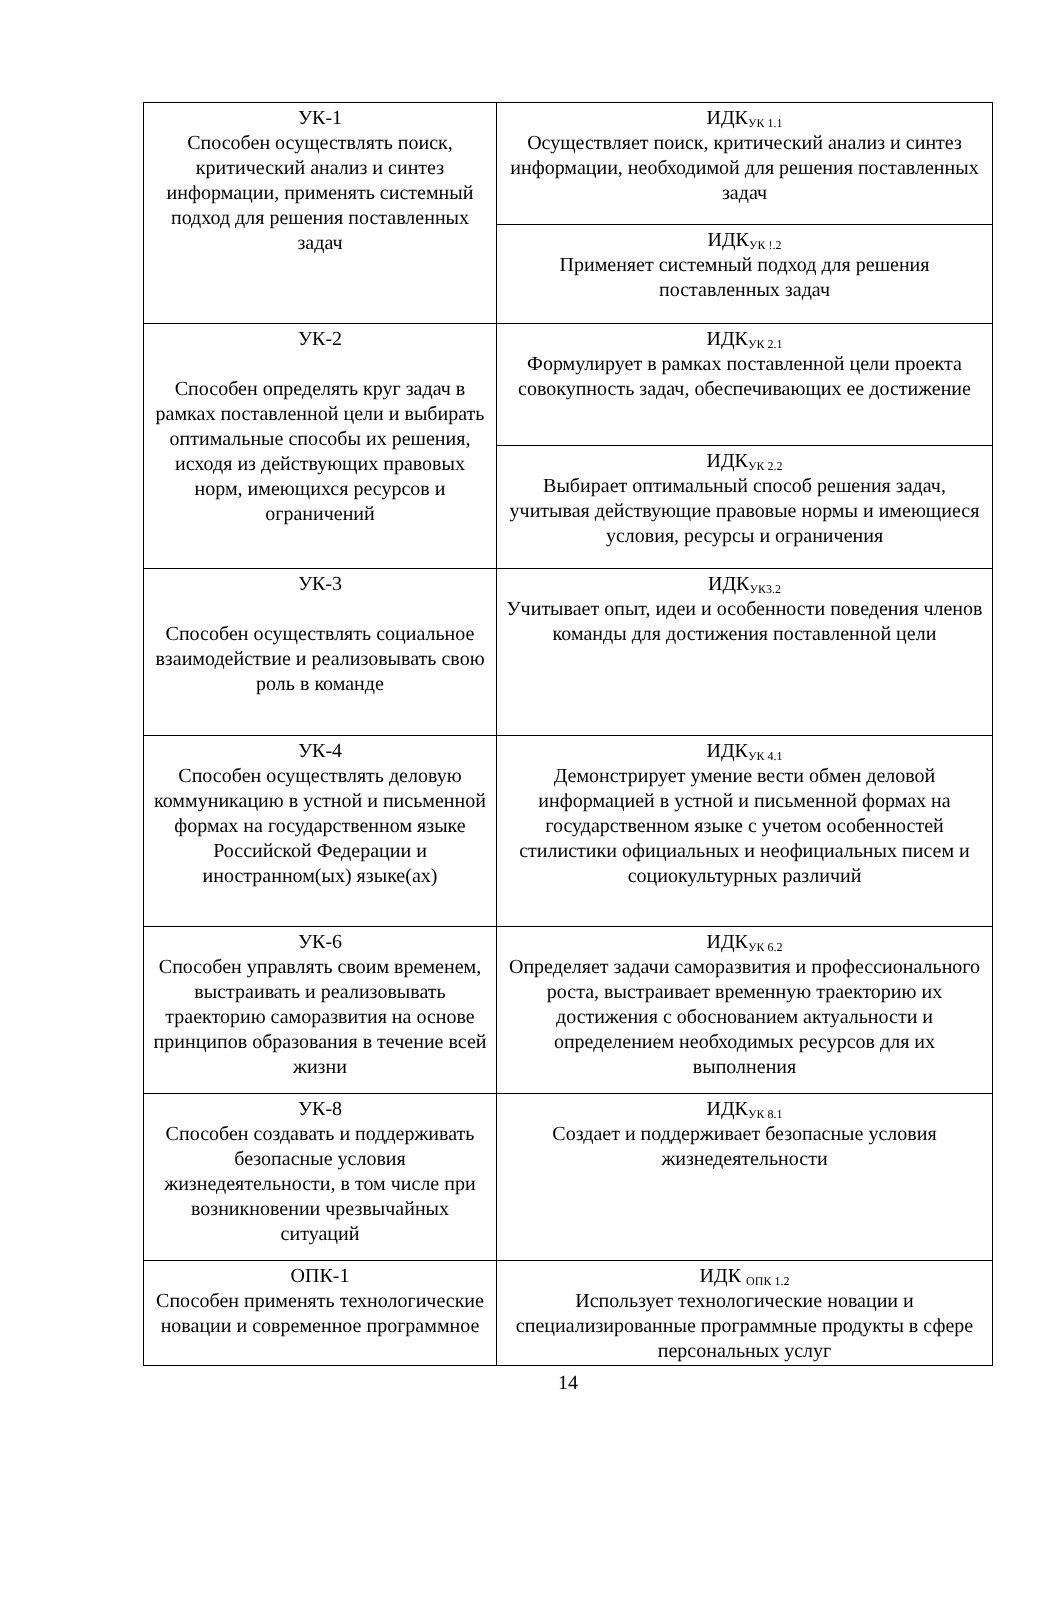| УК-1 Способен осуществлять поиск, критический анализ и синтез информации, применять системный подход для решения поставленных задач | ИДК<sub>УК 1.1</sub> Осуществляет поиск, критический анализ и синтез информации, необходимой для решения поставленных задач |
| | ИДК<sub>УК !.2</sub> Применяет системный подход для решения поставленных задач |
| УК-2 Способен определять круг задач в рамках поставленной цели и выбирать оптимальные способы их решения, исходя из действующих правовых норм, имеющихся ресурсов и ограничений | ИДК<sub>УК 2.1</sub> Формулирует в рамках поставленной цели проекта совокупность задач, обеспечивающих ее достижение |
| | ИДК<sub>УК 2.2</sub> Выбирает оптимальный способ решения задач, учитывая действующие правовые нормы и имеющиеся условия, ресурсы и ограничения |
| УК-3 Способен осуществлять социальное взаимодействие и реализовывать свою роль в команде | ИДК<sub>УК3.2</sub> Учитывает опыт, идеи и особенности поведения членов команды для достижения поставленной цели |
| УК-4 Способен осуществлять деловую коммуникацию в устной и письменной формах на государственном языке Российской Федерации и иностранном(ых) языке(ах) | ИДК<sub>УК 4.1</sub> Демонстрирует умение вести обмен деловой информацией в устной и письменной формах на государственном языке с учетом особенностей стилистики официальных и неофициальных писем и социокультурных различий |
| УК-6 Способен управлять своим временем, выстраивать и реализовывать траекторию саморазвития на основе принципов образования в течение всей жизни | ИДК<sub>УК 6.2</sub> Определяет задачи саморазвития и профессионального роста, выстраивает временную траекторию их достижения с обоснованием актуальности и определением необходимых ресурсов для их выполнения |
| УК-8 Способен создавать и поддерживать безопасные условия жизнедеятельности, в том числе при возникновении чрезвычайных ситуаций | ИДК<sub>УК 8.1</sub> Создает и поддерживает безопасные условия жизнедеятельности |
| ОПК-1 Способен применять технологические новации и современное программное | ИДК <sub>ОПК 1.2</sub> Использует технологические новации и специализированные программные продукты в сфере персональных услуг |
14